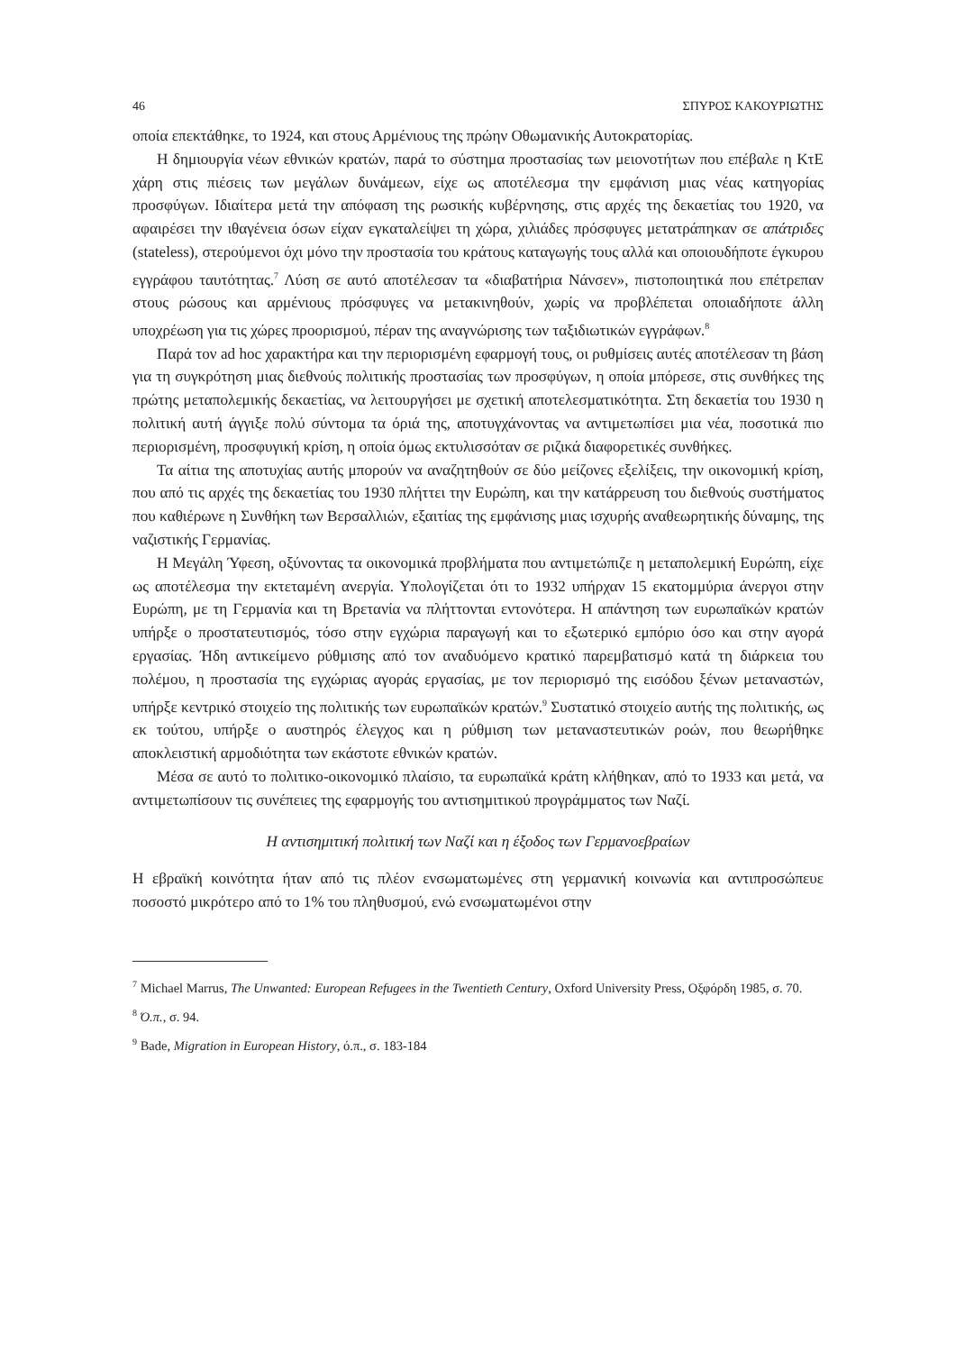46 ΣΠΥΡΟΣ ΚΑΚΟΥΡΙΩΤΗΣ
οποία επεκτάθηκε, το 1924, και στους Αρμένιους της πρώην Οθωμανικής Αυτοκρατορίας.
Η δημιουργία νέων εθνικών κρατών, παρά το σύστημα προστασίας των μειονοτήτων που επέβαλε η ΚτΕ χάρη στις πιέσεις των μεγάλων δυνάμεων, είχε ως αποτέλεσμα την εμφάνιση μιας νέας κατηγορίας προσφύγων. Ιδιαίτερα μετά την απόφαση της ρωσικής κυβέρνησης, στις αρχές της δεκαετίας του 1920, να αφαιρέσει την ιθαγένεια όσων είχαν εγκαταλείψει τη χώρα, χιλιάδες πρόσφυγες μετατράπηκαν σε απάτριδες (stateless), στερούμενοι όχι μόνο την προστασία του κράτους καταγωγής τους αλλά και οποιουδήποτε έγκυρου εγγράφου ταυτότητας.<sup>7</sup> Λύση σε αυτό αποτέλεσαν τα «διαβατήρια Νάνσεν», πιστοποιητικά που επέτρεπαν στους ρώσους και αρμένιους πρόσφυγες να μετακινηθούν, χωρίς να προβλέπεται οποιαδήποτε άλλη υποχρέωση για τις χώρες προορισμού, πέραν της αναγνώρισης των ταξιδιωτικών εγγράφων.<sup>8</sup>
Παρά τον ad hoc χαρακτήρα και την περιορισμένη εφαρμογή τους, οι ρυθμίσεις αυτές αποτέλεσαν τη βάση για τη συγκρότηση μιας διεθνούς πολιτικής προστασίας των προσφύγων, η οποία μπόρεσε, στις συνθήκες της πρώτης μεταπολεμικής δεκαετίας, να λειτουργήσει με σχετική αποτελεσματικότητα. Στη δεκαετία του 1930 η πολιτική αυτή άγγιξε πολύ σύντομα τα όριά της, αποτυγχάνοντας να αντιμετωπίσει μια νέα, ποσοτικά πιο περιορισμένη, προσφυγική κρίση, η οποία όμως εκτυλισσόταν σε ριζικά διαφορετικές συνθήκες.
Τα αίτια της αποτυχίας αυτής μπορούν να αναζητηθούν σε δύο μείζονες εξελίξεις, την οικονομική κρίση, που από τις αρχές της δεκαετίας του 1930 πλήττει την Ευρώπη, και την κατάρρευση του διεθνούς συστήματος που καθιέρωνε η Συνθήκη των Βερσαλλιών, εξαιτίας της εμφάνισης μιας ισχυρής αναθεωρητικής δύναμης, της ναζιστικής Γερμανίας.
Η Μεγάλη Ύφεση, οξύνοντας τα οικονομικά προβλήματα που αντιμετώπιζε η μεταπολεμική Ευρώπη, είχε ως αποτέλεσμα την εκτεταμένη ανεργία. Υπολογίζεται ότι το 1932 υπήρχαν 15 εκατομμύρια άνεργοι στην Ευρώπη, με τη Γερμανία και τη Βρετανία να πλήττονται εντονότερα. Η απάντηση των ευρωπαϊκών κρατών υπήρξε ο προστατευτισμός, τόσο στην εγχώρια παραγωγή και το εξωτερικό εμπόριο όσο και στην αγορά εργασίας. Ήδη αντικείμενο ρύθμισης από τον αναδυόμενο κρατικό παρεμβατισμό κατά τη διάρκεια του πολέμου, η προστασία της εγχώριας αγοράς εργασίας, με τον περιορισμό της εισόδου ξένων μεταναστών, υπήρξε κεντρικό στοιχείο της πολιτικής των ευρωπαϊκών κρατών.<sup>9</sup> Συστατικό στοιχείο αυτής της πολιτικής, ως εκ τούτου, υπήρξε ο αυστηρός έλεγχος και η ρύθμιση των μεταναστευτικών ροών, που θεωρήθηκε αποκλειστική αρμοδιότητα των εκάστοτε εθνικών κρατών.
Μέσα σε αυτό το πολιτικο-οικονομικό πλαίσιο, τα ευρωπαϊκά κράτη κλήθηκαν, από το 1933 και μετά, να αντιμετωπίσουν τις συνέπειες της εφαρμογής του αντισημιτικού προγράμματος των Ναζί.
Η αντισημιτική πολιτική των Ναζί και η έξοδος των Γερμανοεβραίων
Η εβραϊκή κοινότητα ήταν από τις πλέον ενσωματωμένες στη γερμανική κοινωνία και αντιπροσώπευε ποσοστό μικρότερο από το 1% του πληθυσμού, ενώ ενσωματωμένοι στην
<sup>7</sup> Michael Marrus, The Unwanted: European Refugees in the Twentieth Century, Oxford University Press, Οξφόρδη 1985, σ. 70.
<sup>8</sup> Ό.π., σ. 94.
<sup>9</sup> Bade, Migration in European History, ό.π., σ. 183-184